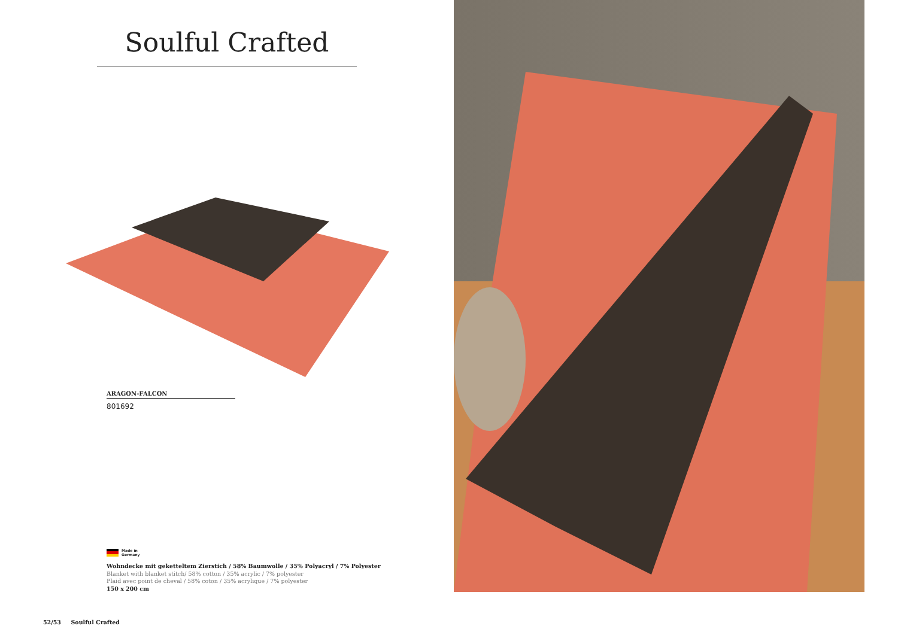Soulful Crafted
ARAGON-FALCON
801692
Made in
Germany
Wohndecke mit geketteltem Zierstich / 58% Baumwolle / 35% Polyacryl / 7% Polyester
Blanket with blanket stitch/ 58% cotton / 35% acrylic / 7% polyester
Plaid avec point de cheval / 58% coton / 35% acrylique / 7% polyester
150 x 200 cm
52/53 Soulful Crafted